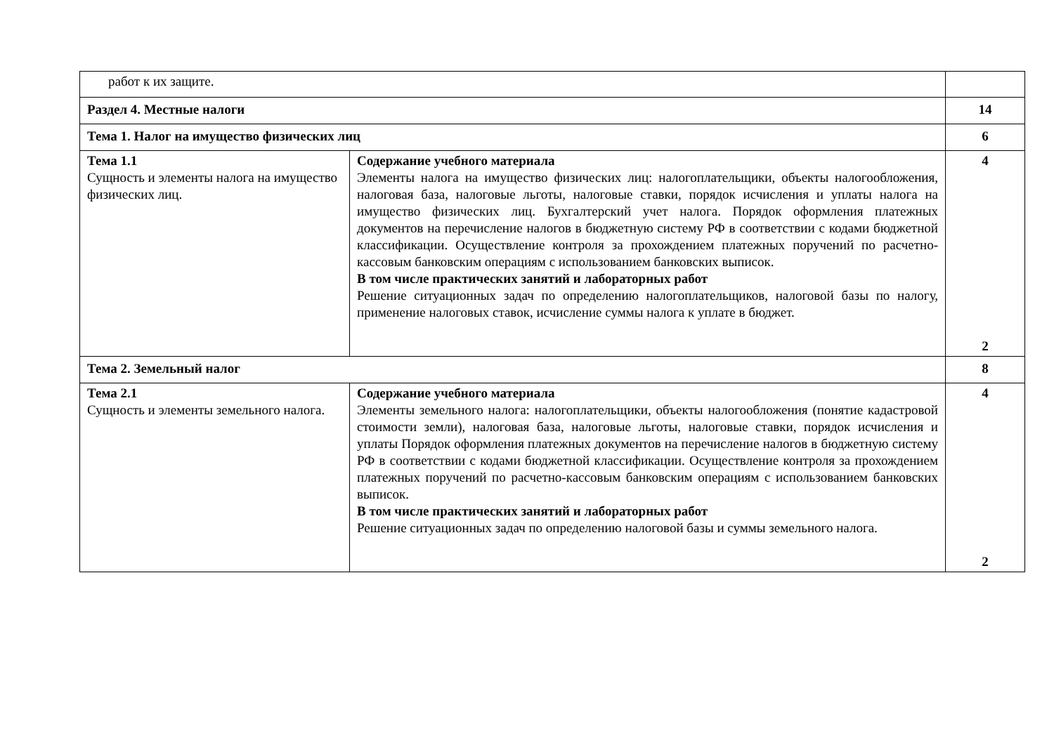| работ к их защите. | | |
| Раздел 4. Местные налоги | | 14 |
| Тема 1. Налог на имущество физических лиц | | 6 |
| Тема 1.1 Сущность и элементы налога на имущество физических лиц. | Содержание учебного материала Элементы налога на имущество физических лиц: налогоплательщики, объекты налогообложения, налоговая база, налоговые льготы, налоговые ставки, порядок исчисления и уплаты налога на имущество физических лиц. Бухгалтерский учет налога. Порядок оформления платежных документов на перечисление налогов в бюджетную систему РФ в соответствии с кодами бюджетной классификации. Осуществление контроля за прохождением платежных поручений по расчетно-кассовым банковским операциям с использованием банковских выписок. В том числе практических занятий и лабораторных работ Решение ситуационных задач по определению налогоплательщиков, налоговой базы по налогу, применение налоговых ставок, исчисление суммы налога к уплате в бюджет. | 4 2 |
| Тема 2. Земельный налог | | 8 |
| Тема 2.1 Сущность и элементы земельного налога. | Содержание учебного материала Элементы земельного налога: налогоплательщики, объекты налогообложения (понятие кадастровой стоимости земли), налоговая база, налоговые льготы, налоговые ставки, порядок исчисления и уплаты Порядок оформления платежных документов на перечисление налогов в бюджетную систему РФ в соответствии с кодами бюджетной классификации. Осуществление контроля за прохождением платежных поручений по расчетно-кассовым банковским операциям с использованием банковских выписок. В том числе практических занятий и лабораторных работ Решение ситуационных задач по определению налоговой базы и суммы земельного налога. | 4 2 |